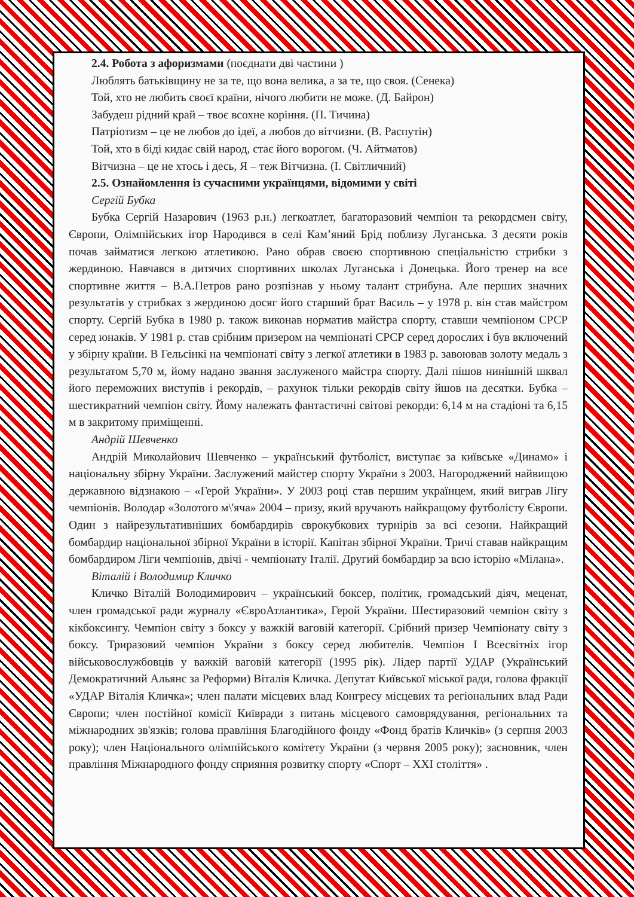2.4. Робота з афоризмами (поєднати дві частини )
Люблять батьківщину не за те, що вона велика, а за те, що своя. (Сенека)
Той, хто не любить своєї країни, нічого любити не може. (Д. Байрон)
Забудеш рідний край – твоє всохне коріння. (П. Тичина)
Патріотизм – це не любов до ідеї, а любов до вітчизни. (В. Распутін)
Той, хто в біді кидає свій народ, стає його ворогом. (Ч. Айтматов)
Вітчизна – це не хтось і десь, Я – теж Вітчизна. (І. Світличний)
2.5. Ознайомлення із сучасними українцями, відомими у світі
Сергій Бубка
Бубка Сергій Назарович (1963 р.н.) легкоатлет, багаторазовий чемпіон та рекордсмен світу, Європи, Олімпійських ігор Народився в селі Кам’яний Брід поблизу Луганська. З десяти років почав займатися легкою атлетикою. Рано обрав своєю спортивною спеціальністю стрибки з жердиною. Навчався в дитячих спортивних школах Луганська і Донецька. Його тренер на все спортивне життя – В.А.Петров рано розпізнав у ньому талант стрибуна. Але перших значних результатів у стрибках з жердиною досяг його старший брат Василь – у 1978 р. він став майстром спорту. Сергій Бубка в 1980 р. також виконав норматив майстра спорту, ставши чемпіоном СРСР серед юнаків. У 1981 р. став срібним призером на чемпіонаті СРСР серед дорослих і був включений у збірну країни. В Гельсінкі на чемпіонаті світу з легкої атлетики в 1983 р. завоював золоту медаль з результатом 5,70 м, йому надано звання заслуженого майстра спорту. Далі пішов нинішній шквал його переможних виступів і рекордів, – рахунок тільки рекордів світу йшов на десятки. Бубка – шестикратний чемпіон світу. Йому належать фантастичні світові рекорди: 6,14 м на стадіоні та 6,15 м в закритому приміщенні.
Андрій Шевченко
Андрій Миколайович Шевченко – український футболіст, виступає за київське «Динамо» і національну збірну України. Заслужений майстер спорту України з 2003. Нагороджений найвищою державною відзнакою – «Герой України». У 2003 році став першим українцем, який виграв Лігу чемпіонів. Володар «Золотого м\'яча» 2004 – призу, який вручають найкращому футболісту Європи. Один з найрезультативніших бомбардирів єврокубкових турнірів за всі сезони. Найкращий бомбардир національної збірної України в історії. Капітан збірної України. Тричі ставав найкращим бомбардиром Ліги чемпіонів, двічі - чемпіонату Італії. Другий бомбардир за всю історію «Мілана».
Віталій і Володимир Кличко
Кличко Віталій Володимирович – український боксер, політик, громадський діяч, меценат, член громадської ради журналу «ЄвроАтлантика», Герой України. Шестиразовий чемпіон світу з кікбоксингу. Чемпіон світу з боксу у важкій ваговій категорії. Срібний призер Чемпіонату світу з боксу. Триразовий чемпіон України з боксу серед любителів. Чемпіон І Всесвітніх ігор військовослужбовців у важкій ваговій категорії (1995 рік). Лідер партії УДАР (Український Демократичний Альянс за Реформи) Віталія Кличка. Депутат Київської міської ради, голова фракції «УДАР Віталія Кличка»; член палати місцевих влад Конгресу місцевих та регіональних влад Ради Європи; член постійної комісії Київради з питань місцевого самоврядування, регіональних та міжнародних зв'язків; голова правління Благодійного фонду «Фонд братів Кличків» (з серпня 2003 року); член Національного олімпійського комітету України (з червня 2005 року); засновник, член правління Міжнародного фонду сприяння розвитку спорту «Спорт – XXI століття» .